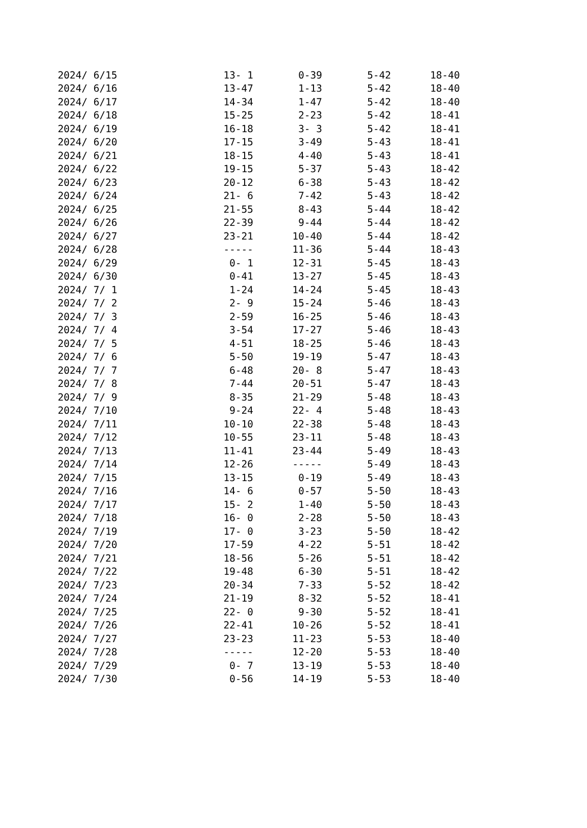| 2024/ 6/15 | 13- 1 | 0-39 | 5-42 | 18-40 |
| 2024/ 6/16 | 13-47 | 1-13 | 5-42 | 18-40 |
| 2024/ 6/17 | 14-34 | 1-47 | 5-42 | 18-40 |
| 2024/ 6/18 | 15-25 | 2-23 | 5-42 | 18-41 |
| 2024/ 6/19 | 16-18 | 3- 3 | 5-42 | 18-41 |
| 2024/ 6/20 | 17-15 | 3-49 | 5-43 | 18-41 |
| 2024/ 6/21 | 18-15 | 4-40 | 5-43 | 18-41 |
| 2024/ 6/22 | 19-15 | 5-37 | 5-43 | 18-42 |
| 2024/ 6/23 | 20-12 | 6-38 | 5-43 | 18-42 |
| 2024/ 6/24 | 21- 6 | 7-42 | 5-43 | 18-42 |
| 2024/ 6/25 | 21-55 | 8-43 | 5-44 | 18-42 |
| 2024/ 6/26 | 22-39 | 9-44 | 5-44 | 18-42 |
| 2024/ 6/27 | 23-21 | 10-40 | 5-44 | 18-42 |
| 2024/ 6/28 | ----- | 11-36 | 5-44 | 18-43 |
| 2024/ 6/29 | 0- 1 | 12-31 | 5-45 | 18-43 |
| 2024/ 6/30 | 0-41 | 13-27 | 5-45 | 18-43 |
| 2024/ 7/ 1 | 1-24 | 14-24 | 5-45 | 18-43 |
| 2024/ 7/ 2 | 2- 9 | 15-24 | 5-46 | 18-43 |
| 2024/ 7/ 3 | 2-59 | 16-25 | 5-46 | 18-43 |
| 2024/ 7/ 4 | 3-54 | 17-27 | 5-46 | 18-43 |
| 2024/ 7/ 5 | 4-51 | 18-25 | 5-46 | 18-43 |
| 2024/ 7/ 6 | 5-50 | 19-19 | 5-47 | 18-43 |
| 2024/ 7/ 7 | 6-48 | 20- 8 | 5-47 | 18-43 |
| 2024/ 7/ 8 | 7-44 | 20-51 | 5-47 | 18-43 |
| 2024/ 7/ 9 | 8-35 | 21-29 | 5-48 | 18-43 |
| 2024/ 7/10 | 9-24 | 22- 4 | 5-48 | 18-43 |
| 2024/ 7/11 | 10-10 | 22-38 | 5-48 | 18-43 |
| 2024/ 7/12 | 10-55 | 23-11 | 5-48 | 18-43 |
| 2024/ 7/13 | 11-41 | 23-44 | 5-49 | 18-43 |
| 2024/ 7/14 | 12-26 | ----- | 5-49 | 18-43 |
| 2024/ 7/15 | 13-15 | 0-19 | 5-49 | 18-43 |
| 2024/ 7/16 | 14- 6 | 0-57 | 5-50 | 18-43 |
| 2024/ 7/17 | 15- 2 | 1-40 | 5-50 | 18-43 |
| 2024/ 7/18 | 16- 0 | 2-28 | 5-50 | 18-43 |
| 2024/ 7/19 | 17- 0 | 3-23 | 5-50 | 18-42 |
| 2024/ 7/20 | 17-59 | 4-22 | 5-51 | 18-42 |
| 2024/ 7/21 | 18-56 | 5-26 | 5-51 | 18-42 |
| 2024/ 7/22 | 19-48 | 6-30 | 5-51 | 18-42 |
| 2024/ 7/23 | 20-34 | 7-33 | 5-52 | 18-42 |
| 2024/ 7/24 | 21-19 | 8-32 | 5-52 | 18-41 |
| 2024/ 7/25 | 22- 0 | 9-30 | 5-52 | 18-41 |
| 2024/ 7/26 | 22-41 | 10-26 | 5-52 | 18-41 |
| 2024/ 7/27 | 23-23 | 11-23 | 5-53 | 18-40 |
| 2024/ 7/28 | ----- | 12-20 | 5-53 | 18-40 |
| 2024/ 7/29 | 0- 7 | 13-19 | 5-53 | 18-40 |
| 2024/ 7/30 | 0-56 | 14-19 | 5-53 | 18-40 |